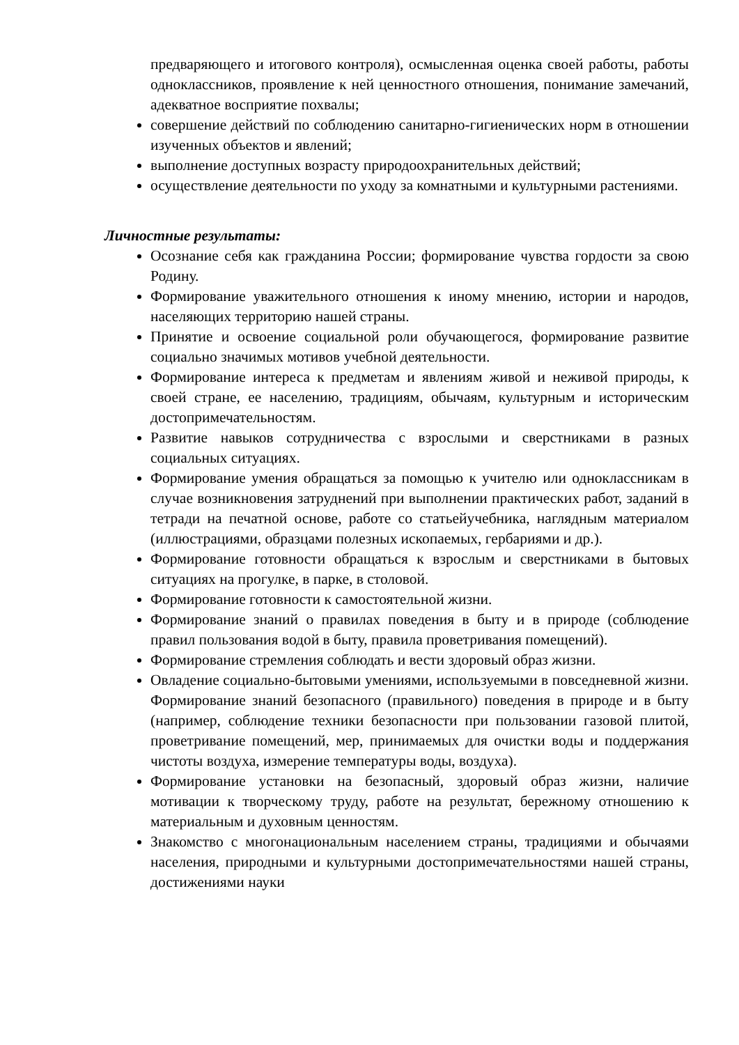предваряющего и итогового контроля), осмысленная оценка своей работы, работы одноклассников, проявление к ней ценностного отношения, понимание замечаний, адекватное восприятие похвалы;
совершение действий по соблюдению санитарно-гигиенических норм в отношении изученных объектов и явлений;
выполнение доступных возрасту природоохранительных действий;
осуществление деятельности по уходу за комнатными и культурными растениями.
Личностные результаты:
Осознание себя как гражданина России; формирование чувства гордости за свою Родину.
Формирование уважительного отношения к иному мнению, истории и народов, населяющих территорию нашей страны.
Принятие и освоение социальной роли обучающегося, формирование развитие социально значимых мотивов учебной деятельности.
Формирование интереса к предметам и явлениям живой и неживой природы, к своей стране, ее населению, традициям, обычаям, культурным и историческим достопримечательностям.
Развитие навыков сотрудничества с взрослыми и сверстниками в разных социальных ситуациях.
Формирование умения обращаться за помощью к учителю или одноклассникам в случае возникновения затруднений при выполнении практических работ, заданий в тетради на печатной основе, работе со статьейучебника, наглядным материалом (иллюстрациями, образцами полезных ископаемых, гербариями и др.).
Формирование готовности обращаться к взрослым и сверстниками в бытовых ситуациях на прогулке, в парке, в столовой.
Формирование готовности к самостоятельной жизни.
Формирование знаний о правилах поведения в быту и в природе (соблюдение правил пользования водой в быту, правила проветривания помещений).
Формирование стремления соблюдать и вести здоровый образ жизни.
Овладение социально-бытовыми умениями, используемыми в повседневной жизни. Формирование знаний безопасного (правильного) поведения в природе и в быту (например, соблюдение техники безопасности при пользовании газовой плитой, проветривание помещений, мер, принимаемых для очистки воды и поддержания чистоты воздуха, измерение температуры воды, воздуха).
Формирование установки на безопасный, здоровый образ жизни, наличие мотивации к творческому труду, работе на результат, бережному отношению к материальным и духовным ценностям.
Знакомство с многонациональным населением страны, традициями и обычаями населения, природными и культурными достопримечательностями нашей страны, достижениями науки